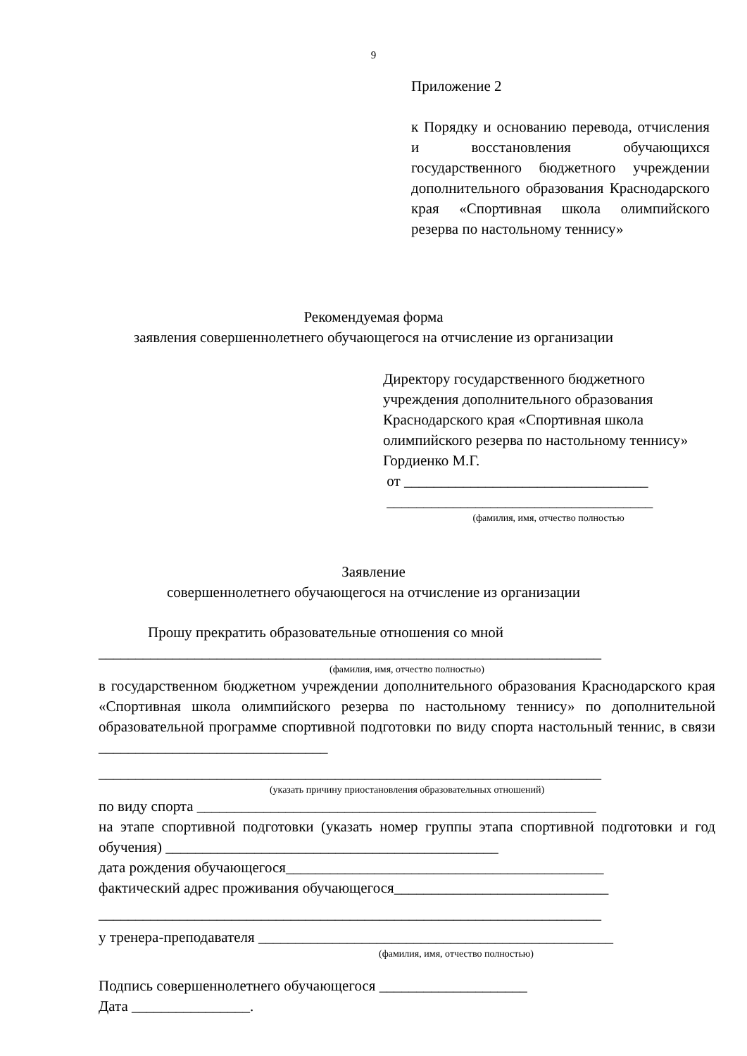9
Приложение 2
к Порядку и основанию перевода, отчисления и восстановления обучающихся государственного бюджетного учреждении дополнительного образования Краснодарского края «Спортивная школа олимпийского резерва по настольному теннису»
Рекомендуемая форма
заявления совершеннолетнего обучающегося на отчисление из организации
Директору государственного бюджетного учреждения дополнительного образования Краснодарского края «Спортивная школа олимпийского резерва по настольному теннису»
Гордиенко М.Г.
от _________________________________
____________________________________
(фамилия, имя, отчество полностью
Заявление
совершеннолетнего обучающегося на отчисление из организации
Прошу прекратить образовательные отношения со мной
____________________________________________________________________
(фамилия, имя, отчество полностью)
в государственном бюджетном учреждении дополнительного образования Краснодарского края «Спортивная школа олимпийского резерва по настольному теннису» по дополнительной образовательной программе спортивной подготовки по виду спорта настольный теннис, в связи _______________________________
____________________________________________________________________
(указать причину приостановления образовательных отношений)
по виду спорта ______________________________________________________
на этапе спортивной подготовки (указать номер группы этапа спортивной подготовки и год обучения) _____________________________________________
дата рождения обучающегося___________________________________________
фактический адрес проживания обучающегося_____________________________
____________________________________________________________________
у тренера-преподавателя ________________________________________________
(фамилия, имя, отчество полностью)
Подпись совершеннолетнего обучающегося ____________________
Дата ________________.